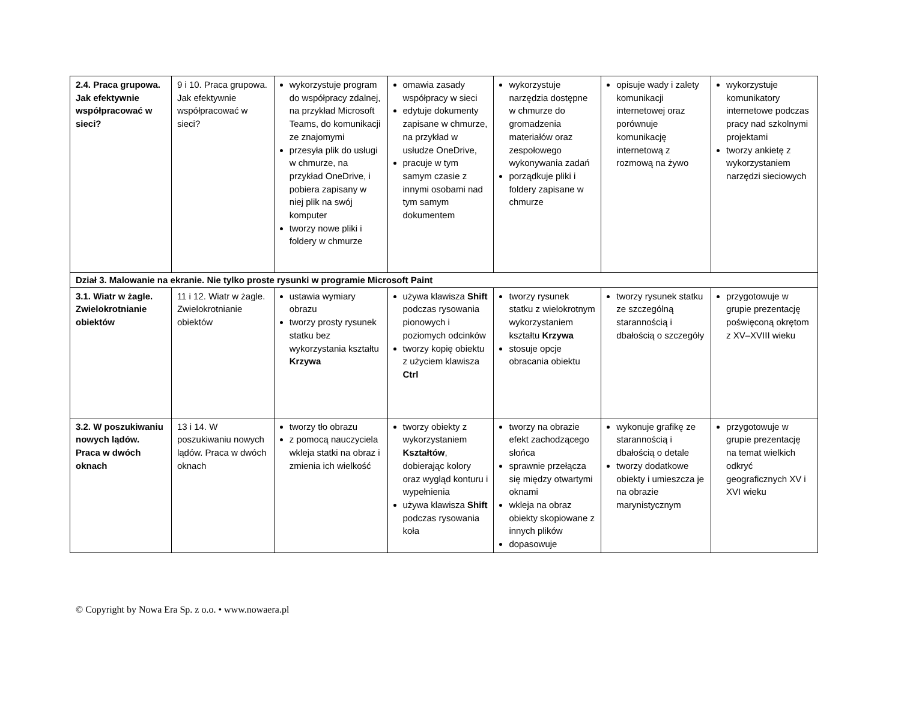| 2.4. Praca grupowa. Jak efektywnie współpracować w sieci? | 9 i 10. Praca grupowa. Jak efektywnie współpracować w sieci? | wykorzystuje program do współpracy zdalnej, na przykład Microsoft Teams, do komunikacji ze znajomymi przesyła plik do usługi w chmurze, na przykład OneDrive, i pobiera zapisany w niej plik na swój komputer tworzy nowe pliki i foldery w chmurze | omawia zasady współpracy w sieci edytuje dokumenty zapisane w chmurze, na przykład w usłudze OneDrive, pracuje w tym samym czasie z innymi osobami nad tym samym dokumentem | wykorzystuje narzędzia dostępne w chmurze do gromadzenia materiałów oraz zespołowego wykonywania zadań porządkuje pliki i foldery zapisane w chmurze | opisuje wady i zalety komunikacji internetowej oraz porównuje komunikację internetową z rozmową na żywo | wykorzystuje komunikatory internetowe podczas pracy nad szkolnymi projektami tworzy ankietę z wykorzystaniem narzędzi sieciowych |
| Dział 3. Malowanie na ekranie. Nie tylko proste rysunki w programie Microsoft Paint | | | | | | |
| 3.1. Wiatr w żagle. Zwielokrotnianie obiektów | 11 i 12. Wiatr w żagle. Zwielokrotnianie obiektów | ustawia wymiary obrazu tworzy prosty rysunek statku bez wykorzystania kształtu Krzywa | używa klawisza Shift podczas rysowania pionowych i poziomych odcinków tworzy kopię obiektu z użyciem klawisza Ctrl | tworzy rysunek statku z wielokrotnym wykorzystaniem kształtu Krzywa stosuje opcje obracania obiektu | tworzy rysunek statku ze szczególną starannością i dbałością o szczegóły | przygotowuje w grupie prezentację poświęconą okrętom z XV–XVIII wieku |
| 3.2. W poszukiwaniu nowych lądów. Praca w dwóch oknach | 13 i 14. W poszukiwaniu nowych lądów. Praca w dwóch oknach | tworzy tło obrazu z pomocą nauczyciela wkleja statki na obraz i zmienia ich wielkość | tworzy obiekty z wykorzystaniem Kształtów , dobierając kolory oraz wygląd konturu i wypełnienia używa klawisza Shift podczas rysowania koła | tworzy na obrazie efekt zachodzącego słońca sprawnie przełącza się między otwartymi oknami wkleja na obraz obiekty skopiowane z innych plików dopasowuje | wykonuje grafikę ze starannością i dbałością o detale tworzy dodatkowe obiekty i umieszcza je na obrazie marynistycznym | przygotowuje w grupie prezentację na temat wielkich odkryć geograficznych XV i XVI wieku |
© Copyright by Nowa Era Sp. z o.o. • www.nowaera.pl